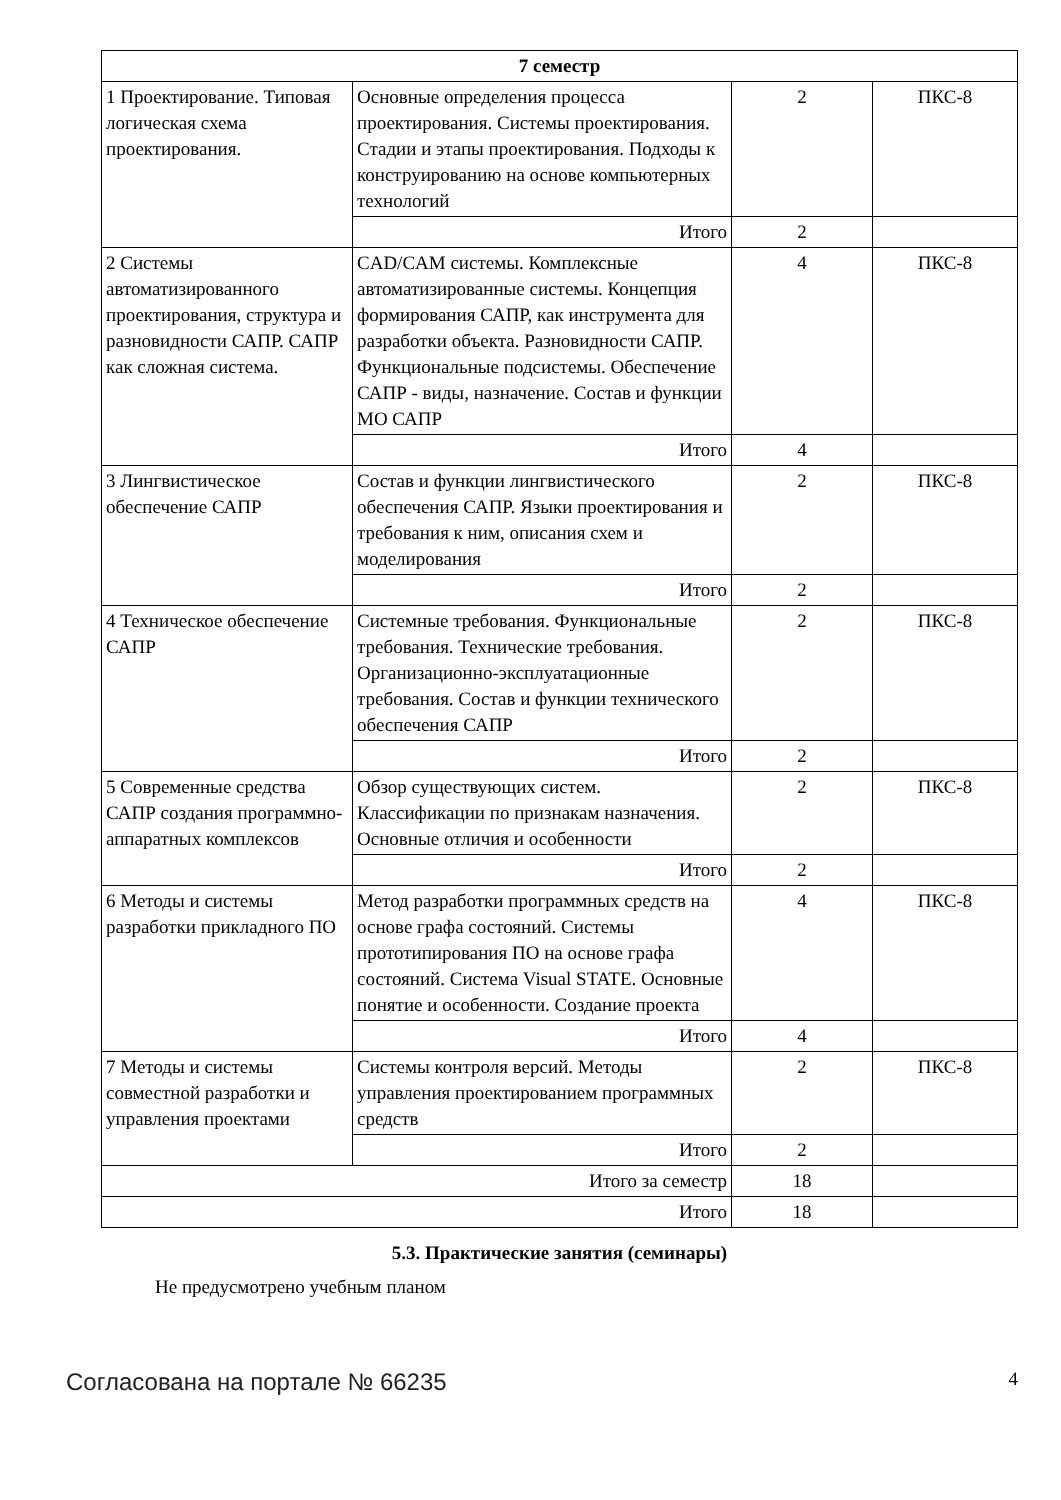| 7 семестр | | | |
| 1 Проектирование. Типовая логическая схема проектирования. | Основные определения процесса проектирования. Системы проектирования. Стадии и этапы проектирования. Подходы к конструированию на основе компьютерных технологий | 2 | ПКС-8 |
| | Итого | 2 | |
| 2 Системы автоматизированного проектирования, структура и разновидности САПР. САПР как сложная система. | CAD/CAM системы. Комплексные автоматизированные системы. Концепция формирования САПР, как инструмента для разработки объекта. Разновидности САПР. Функциональные подсистемы. Обеспечение САПР - виды, назначение. Состав и функции МО САПР | 4 | ПКС-8 |
| | Итого | 4 | |
| 3 Лингвистическое обеспечение САПР | Состав и функции лингвистического обеспечения САПР. Языки проектирования и требования к ним, описания схем и моделирования | 2 | ПКС-8 |
| | Итого | 2 | |
| 4 Техническое обеспечение САПР | Системные требования. Функциональные требования. Технические требования. Организационно-эксплуатационные требования. Состав и функции технического обеспечения САПР | 2 | ПКС-8 |
| | Итого | 2 | |
| 5 Современные средства САПР создания программно-аппаратных комплексов | Обзор существующих систем. Классификации по признакам назначения. Основные отличия и особенности | 2 | ПКС-8 |
| | Итого | 2 | |
| 6 Методы и системы разработки прикладного ПО | Метод разработки программных средств на основе графа состояний. Системы прототипирования ПО на основе графа состояний. Система Visual STATE. Основные понятие и особенности. Создание проекта | 4 | ПКС-8 |
| | Итого | 4 | |
| 7 Методы и системы совместной разработки и управления проектами | Системы контроля версий. Методы управления проектированием программных средств | 2 | ПКС-8 |
| | Итого | 2 | |
| Итого за семестр | | 18 | |
| Итого | | 18 | |
5.3. Практические занятия (семинары)
Не предусмотрено учебным планом
Согласована на портале № 66235 4